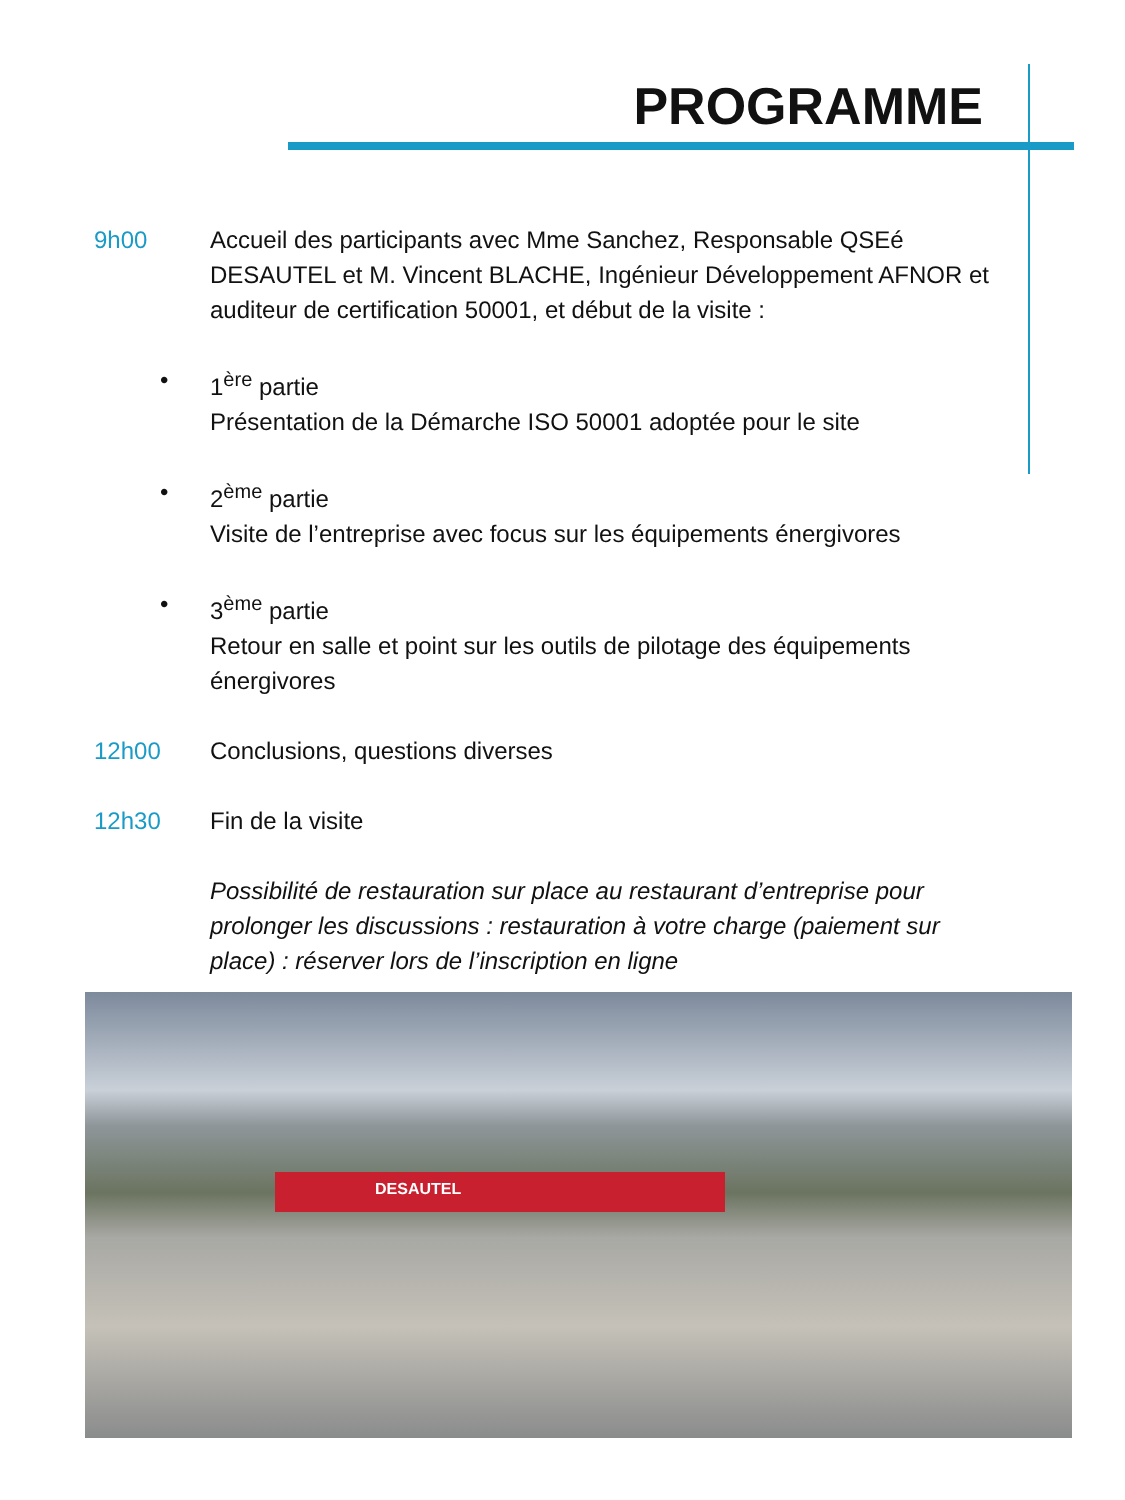PROGRAMME
9h00 Accueil des participants avec Mme Sanchez, Responsable QSEé DESAUTEL et M. Vincent BLACHE, Ingénieur Développement AFNOR et auditeur de certification 50001, et début de la visite :
• 1<sup>ère</sup> partie
Présentation de la Démarche ISO 50001 adoptée pour le site
• 2<sup>ème</sup> partie
Visite de l’entreprise avec focus sur les équipements énergivores
• 3<sup>ème</sup> partie
Retour en salle et point sur les outils de pilotage des équipements énergivores
12h00 Conclusions, questions diverses
12h30 Fin de la visite
Possibilité de restauration sur place au restaurant d’entreprise pour prolonger les discussions : restauration à votre charge (paiement sur place) : réserver lors de l’inscription en ligne
DESAUTEL